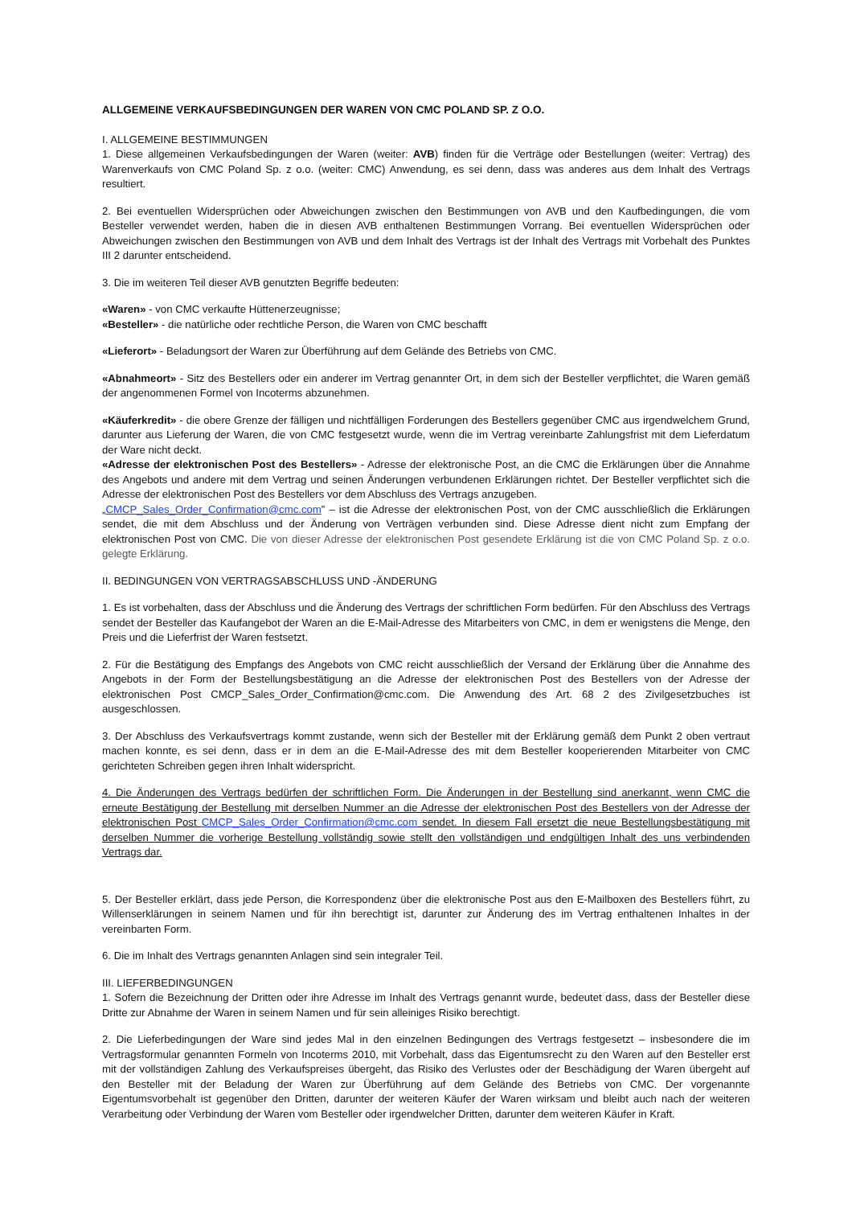ALLGEMEINE VERKAUFSBEDINGUNGEN DER WAREN VON CMC POLAND SP. Z O.O.
I. ALLGEMEINE BESTIMMUNGEN
1. Diese allgemeinen Verkaufsbedingungen der Waren (weiter: AVB) finden für die Verträge oder Bestellungen (weiter: Vertrag) des Warenverkaufs von CMC Poland Sp. z o.o. (weiter: CMC) Anwendung, es sei denn, dass was anderes aus dem Inhalt des Vertrags resultiert.
2. Bei eventuellen Widersprüchen oder Abweichungen zwischen den Bestimmungen von AVB und den Kaufbedingungen, die vom Besteller verwendet werden, haben die in diesen AVB enthaltenen Bestimmungen Vorrang. Bei eventuellen Widersprüchen oder Abweichungen zwischen den Bestimmungen von AVB und dem Inhalt des Vertrags ist der Inhalt des Vertrags mit Vorbehalt des Punktes III 2 darunter entscheidend.
3. Die im weiteren Teil dieser AVB genutzten Begriffe bedeuten:
«Waren» - von CMC verkaufte Hüttenerzeugnisse;
«Besteller» - die natürliche oder rechtliche Person, die Waren von CMC beschafft
«Lieferort» - Beladungsort der Waren zur Überführung auf dem Gelände des Betriebs von CMC.
«Abnahmeort» - Sitz des Bestellers oder ein anderer im Vertrag genannter Ort, in dem sich der Besteller verpflichtet, die Waren gemäß der angenommenen Formel von Incoterms abzunehmen.
«Käuferkredit» - die obere Grenze der fälligen und nichtfälligen Forderungen des Bestellers gegenüber CMC aus irgendwelchem Grund, darunter aus Lieferung der Waren, die von CMC festgesetzt wurde, wenn die im Vertrag vereinbarte Zahlungsfrist mit dem Lieferdatum der Ware nicht deckt.
«Adresse der elektronischen Post des Bestellers» - Adresse der elektronische Post, an die CMC die Erklärungen über die Annahme des Angebots und andere mit dem Vertrag und seinen Änderungen verbundenen Erklärungen richtet. Der Besteller verpflichtet sich die Adresse der elektronischen Post des Bestellers vor dem Abschluss des Vertrags anzugeben.
„CMCP_Sales_Order_Confirmation@cmc.com” – ist die Adresse der elektronischen Post, von der CMC ausschließlich die Erklärungen sendet, die mit dem Abschluss und der Änderung von Verträgen verbunden sind. Diese Adresse dient nicht zum Empfang der elektronischen Post von CMC. Die von dieser Adresse der elektronischen Post gesendete Erklärung ist die von CMC Poland Sp. z o.o. gelegte Erklärung.
II. BEDINGUNGEN VON VERTRAGSABSCHLUSS UND -ÄNDERUNG
1. Es ist vorbehalten, dass der Abschluss und die Änderung des Vertrags der schriftlichen Form bedürfen. Für den Abschluss des Vertrags sendet der Besteller das Kaufangebot der Waren an die E-Mail-Adresse des Mitarbeiters von CMC, in dem er wenigstens die Menge, den Preis und die Lieferfrist der Waren festsetzt.
2. Für die Bestätigung des Empfangs des Angebots von CMC reicht ausschließlich der Versand der Erklärung über die Annahme des Angebots in der Form der Bestellungsbestätigung an die Adresse der elektronischen Post des Bestellers von der Adresse der elektronischen Post CMCP_Sales_Order_Confirmation@cmc.com. Die Anwendung des Art. 68 2 des Zivilgesetzbuches ist ausgeschlossen.
3. Der Abschluss des Verkaufsvertrags kommt zustande, wenn sich der Besteller mit der Erklärung gemäß dem Punkt 2 oben vertraut machen konnte, es sei denn, dass er in dem an die E-Mail-Adresse des mit dem Besteller kooperierenden Mitarbeiter von CMC gerichteten Schreiben gegen ihren Inhalt widerspricht.
4. Die Änderungen des Vertrags bedürfen der schriftlichen Form. Die Änderungen in der Bestellung sind anerkannt, wenn CMC die erneute Bestätigung der Bestellung mit derselben Nummer an die Adresse der elektronischen Post des Bestellers von der Adresse der elektronischen Post CMCP_Sales_Order_Confirmation@cmc.com sendet. In diesem Fall ersetzt die neue Bestellungsbestätigung mit derselben Nummer die vorherige Bestellung vollständig sowie stellt den vollständigen und endgültigen Inhalt des uns verbindenden Vertrags dar.
5. Der Besteller erklärt, dass jede Person, die Korrespondenz über die elektronische Post aus den E-Mailboxen des Bestellers führt, zu Willenserklärungen in seinem Namen und für ihn berechtigt ist, darunter zur Änderung des im Vertrag enthaltenen Inhaltes in der vereinbarten Form.
6. Die im Inhalt des Vertrags genannten Anlagen sind sein integraler Teil.
III. LIEFERBEDINGUNGEN
1. Sofern die Bezeichnung der Dritten oder ihre Adresse im Inhalt des Vertrags genannt wurde, bedeutet dass, dass der Besteller diese Dritte zur Abnahme der Waren in seinem Namen und für sein alleiniges Risiko berechtigt.
2. Die Lieferbedingungen der Ware sind jedes Mal in den einzelnen Bedingungen des Vertrags festgesetzt – insbesondere die im Vertragsformular genannten Formeln von Incoterms 2010, mit Vorbehalt, dass das Eigentumsrecht zu den Waren auf den Besteller erst mit der vollständigen Zahlung des Verkaufspreises übergeht, das Risiko des Verlustes oder der Beschädigung der Waren übergeht auf den Besteller mit der Beladung der Waren zur Überführung auf dem Gelände des Betriebs von CMC. Der vorgenannte Eigentumsvorbehalt ist gegenüber den Dritten, darunter der weiteren Käufer der Waren wirksam und bleibt auch nach der weiteren Verarbeitung oder Verbindung der Waren vom Besteller oder irgendwelcher Dritten, darunter dem weiteren Käufer in Kraft.